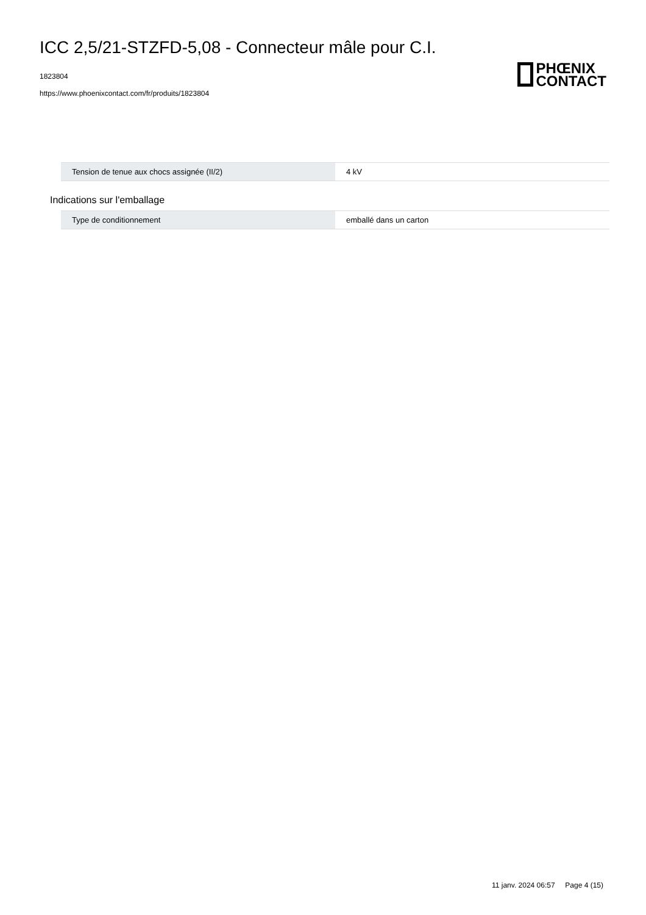ICC 2,5/21-STZFD-5,08 - Connecteur mâle pour C.I.
1823804
https://www.phoenixcontact.com/fr/produits/1823804
PHŒNIX
CONTACT
| Tension de tenue aux chocs assignée (II/2) | 4 kV |
Indications sur l'emballage
| Type de conditionnement | emballé dans un carton |
11 janv. 2024 06:57 Page 4 (15)